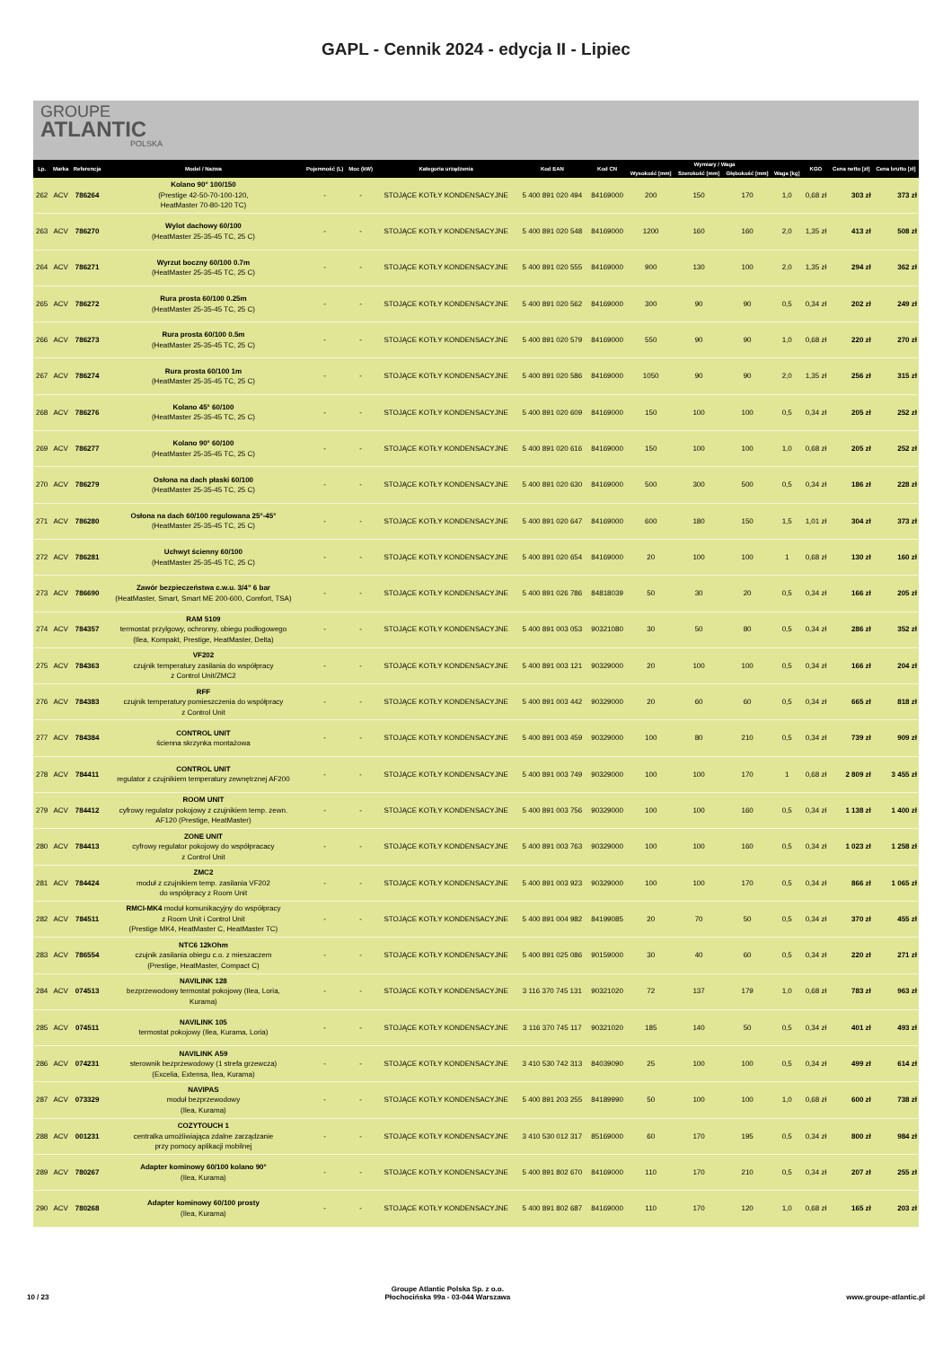GAPL - Cennik 2024 - edycja II - Lipiec
GROUPE
ATLANTIC
POLSKA
| Lp. | Marka | Referencja | Model / Nazwa | Pojemność (L) | Moc (kW) | Kategoria urządzenia | Kod EAN | Kod CN | Wymiary / Waga | | | | KGO | Cena netto [zł] | Cena brutto [zł] |
| --- | --- | --- | --- | --- | --- | --- | --- | --- | --- | --- | --- | --- | --- | --- | --- |
| | | | | | | | | | Wysokość [mm] | Szerokość [mm] | Głębokość [mm] | Waga [kg] | | | |
| 262 | ACV | 786264 | Kolano 90° 100/150 (Prestige 42-50-70-100-120, HeatMaster 70-80-120 TC) | - | - | STOJĄCE KOTŁY KONDENSACYJNE | 5 400 891 020 494 | 84169000 | 200 | 150 | 170 | 1,0 | 0,68 zł | 303 zł | 373 zł |
| 263 | ACV | 786270 | Wylot dachowy 60/100 (HeatMaster 25-35-45 TC, 25 C) | - | - | STOJĄCE KOTŁY KONDENSACYJNE | 5 400 891 020 548 | 84169000 | 1200 | 160 | 160 | 2,0 | 1,35 zł | 413 zł | 508 zł |
| 264 | ACV | 786271 | Wyrzut boczny 60/100 0.7m (HeatMaster 25-35-45 TC, 25 C) | - | - | STOJĄCE KOTŁY KONDENSACYJNE | 5 400 891 020 555 | 84169000 | 900 | 130 | 100 | 2,0 | 1,35 zł | 294 zł | 362 zł |
| 265 | ACV | 786272 | Rura prosta 60/100 0.25m (HeatMaster 25-35-45 TC, 25 C) | - | - | STOJĄCE KOTŁY KONDENSACYJNE | 5 400 891 020 562 | 84169000 | 300 | 90 | 90 | 0,5 | 0,34 zł | 202 zł | 249 zł |
| 266 | ACV | 786273 | Rura prosta 60/100 0.5m (HeatMaster 25-35-45 TC, 25 C) | - | - | STOJĄCE KOTŁY KONDENSACYJNE | 5 400 891 020 579 | 84169000 | 550 | 90 | 90 | 1,0 | 0,68 zł | 220 zł | 270 zł |
| 267 | ACV | 786274 | Rura prosta 60/100 1m (HeatMaster 25-35-45 TC, 25 C) | - | - | STOJĄCE KOTŁY KONDENSACYJNE | 5 400 891 020 586 | 84169000 | 1050 | 90 | 90 | 2,0 | 1,35 zł | 256 zł | 315 zł |
| 268 | ACV | 786276 | Kolano 45° 60/100 (HeatMaster 25-35-45 TC, 25 C) | - | - | STOJĄCE KOTŁY KONDENSACYJNE | 5 400 891 020 609 | 84169000 | 150 | 100 | 100 | 0,5 | 0,34 zł | 205 zł | 252 zł |
| 269 | ACV | 786277 | Kolano 90° 60/100 (HeatMaster 25-35-45 TC, 25 C) | - | - | STOJĄCE KOTŁY KONDENSACYJNE | 5 400 891 020 616 | 84169000 | 150 | 100 | 100 | 1,0 | 0,68 zł | 205 zł | 252 zł |
| 270 | ACV | 786279 | Osłona na dach płaski 60/100 (HeatMaster 25-35-45 TC, 25 C) | - | - | STOJĄCE KOTŁY KONDENSACYJNE | 5 400 891 020 630 | 84169000 | 500 | 300 | 500 | 0,5 | 0,34 zł | 186 zł | 228 zł |
| 271 | ACV | 786280 | Osłona na dach 60/100 regulowana 25°-45° (HeatMaster 25-35-45 TC, 25 C) | - | - | STOJĄCE KOTŁY KONDENSACYJNE | 5 400 891 020 647 | 84169000 | 600 | 180 | 150 | 1,5 | 1,01 zł | 304 zł | 373 zł |
| 272 | ACV | 786281 | Uchwyt ścienny 60/100 (HeatMaster 25-35-45 TC, 25 C) | - | - | STOJĄCE KOTŁY KONDENSACYJNE | 5 400 891 020 654 | 84169000 | 20 | 100 | 100 | 1 | 0,68 zł | 130 zł | 160 zł |
| 273 | ACV | 786690 | Zawór bezpieczeństwa c.w.u. 3/4” 6 bar (HeatMaster, Smart, Smart ME 200-600, Comfort, TSA) | - | - | STOJĄCE KOTŁY KONDENSACYJNE | 5 400 891 026 786 | 84818039 | 50 | 30 | 20 | 0,5 | 0,34 zł | 166 zł | 205 zł |
| 274 | ACV | 784357 | RAM 5109 termostat przylgowy, ochronny, obiegu podłogowego (Ilea, Kompakt, Prestige, HeatMaster, Delta) | - | - | STOJĄCE KOTŁY KONDENSACYJNE | 5 400 891 003 053 | 90321080 | 30 | 50 | 80 | 0,5 | 0,34 zł | 286 zł | 352 zł |
| 275 | ACV | 784363 | VF202 czujnik temperatury zasilania do współpracy z Control Unit/ZMC2 | - | - | STOJĄCE KOTŁY KONDENSACYJNE | 5 400 891 003 121 | 90329000 | 20 | 100 | 100 | 0,5 | 0,34 zł | 166 zł | 204 zł |
| 276 | ACV | 784383 | RFF czujnik temperatury pomieszczenia do współpracy z Control Unit | - | - | STOJĄCE KOTŁY KONDENSACYJNE | 5 400 891 003 442 | 90329000 | 20 | 60 | 60 | 0,5 | 0,34 zł | 665 zł | 818 zł |
| 277 | ACV | 784384 | CONTROL UNIT ścienna skrzynka montażowa | - | - | STOJĄCE KOTŁY KONDENSACYJNE | 5 400 891 003 459 | 90329000 | 100 | 80 | 210 | 0,5 | 0,34 zł | 739 zł | 909 zł |
| 278 | ACV | 784411 | CONTROL UNIT regulator z czujnikiem temperatury zewnętrznej AF200 | - | - | STOJĄCE KOTŁY KONDENSACYJNE | 5 400 891 003 749 | 90329000 | 100 | 100 | 170 | 1 | 0,68 zł | 2 809 zł | 3 455 zł |
| 279 | ACV | 784412 | ROOM UNIT cyfrowy regulator pokojowy z czujnikiem temp. zewn. AF120 (Prestige, HeatMaster) | - | - | STOJĄCE KOTŁY KONDENSACYJNE | 5 400 891 003 756 | 90329000 | 100 | 100 | 160 | 0,5 | 0,34 zł | 1 138 zł | 1 400 zł |
| 280 | ACV | 784413 | ZONE UNIT cyfrowy regulator pokojowy do współpracacy z Control Unit | - | - | STOJĄCE KOTŁY KONDENSACYJNE | 5 400 891 003 763 | 90329000 | 100 | 100 | 160 | 0,5 | 0,34 zł | 1 023 zł | 1 258 zł |
| 281 | ACV | 784424 | ZMC2 moduł z czujnikiem temp. zasilania VF202 do współpracy z Room Unit | - | - | STOJĄCE KOTŁY KONDENSACYJNE | 5 400 891 003 923 | 90329000 | 100 | 100 | 170 | 0,5 | 0,34 zł | 866 zł | 1 065 zł |
| 282 | ACV | 784511 | RMCI-MK4 moduł komunikacyjny do współpracy z Room Unit i Control Unit (Prestige MK4, HeatMaster C, HeatMaster TC) | - | - | STOJĄCE KOTŁY KONDENSACYJNE | 5 400 891 004 982 | 84199085 | 20 | 70 | 50 | 0,5 | 0,34 zł | 370 zł | 455 zł |
| 283 | ACV | 786554 | NTC6 12kOhm czujnik zasilania obiegu c.o. z mieszaczem (Prestige, HeatMaster, Compact C) | - | - | STOJĄCE KOTŁY KONDENSACYJNE | 5 400 891 025 086 | 90159000 | 30 | 40 | 60 | 0,5 | 0,34 zł | 220 zł | 271 zł |
| 284 | ACV | 074513 | NAVILINK 128 bezprzewodowy termostat pokojowy (Ilea, Loria, Kurama) | - | - | STOJĄCE KOTŁY KONDENSACYJNE | 3 116 370 745 131 | 90321020 | 72 | 137 | 179 | 1,0 | 0,68 zł | 783 zł | 963 zł |
| 285 | ACV | 074511 | NAVILINK 105 termostat pokojowy (Ilea, Kurama, Loria) | - | - | STOJĄCE KOTŁY KONDENSACYJNE | 3 116 370 745 117 | 90321020 | 185 | 140 | 50 | 0,5 | 0,34 zł | 401 zł | 493 zł |
| 286 | ACV | 074231 | NAVILINK A59 sterownik bezprzewodowy (1 strefa grzewcza) (Excelia, Extensa, Ilea, Kurama) | - | - | STOJĄCE KOTŁY KONDENSACYJNE | 3 410 530 742 313 | 84039090 | 25 | 100 | 100 | 0,5 | 0,34 zł | 499 zł | 614 zł |
| 287 | ACV | 073329 | NAVIPAS moduł bezprzewodowy (Ilea, Kurama) | - | - | STOJĄCE KOTŁY KONDENSACYJNE | 5 400 891 203 255 | 84189990 | 50 | 100 | 100 | 1,0 | 0,68 zł | 600 zł | 738 zł |
| 288 | ACV | 001231 | COZYTOUCH 1 centralka umożliwiająca zdalne zarządzanie przy pomocy aplikacji mobilnej | - | - | STOJĄCE KOTŁY KONDENSACYJNE | 3 410 530 012 317 | 85169000 | 60 | 170 | 195 | 0,5 | 0,34 zł | 800 zł | 984 zł |
| 289 | ACV | 780267 | Adapter kominowy 60/100 kolano 90° (Ilea, Kurama) | - | - | STOJĄCE KOTŁY KONDENSACYJNE | 5 400 891 802 670 | 84169000 | 110 | 170 | 210 | 0,5 | 0,34 zł | 207 zł | 255 zł |
| 290 | ACV | 780268 | Adapter kominowy 60/100 prosty (Ilea, Kurama) | - | - | STOJĄCE KOTŁY KONDENSACYJNE | 5 400 891 802 687 | 84169000 | 110 | 170 | 120 | 1,0 | 0,68 zł | 165 zł | 203 zł |
10 / 23 Groupe Atlantic Polska Sp. z o.o.
Płochocińska 99a - 03-044 Warszawa www.groupe-atlantic.pl